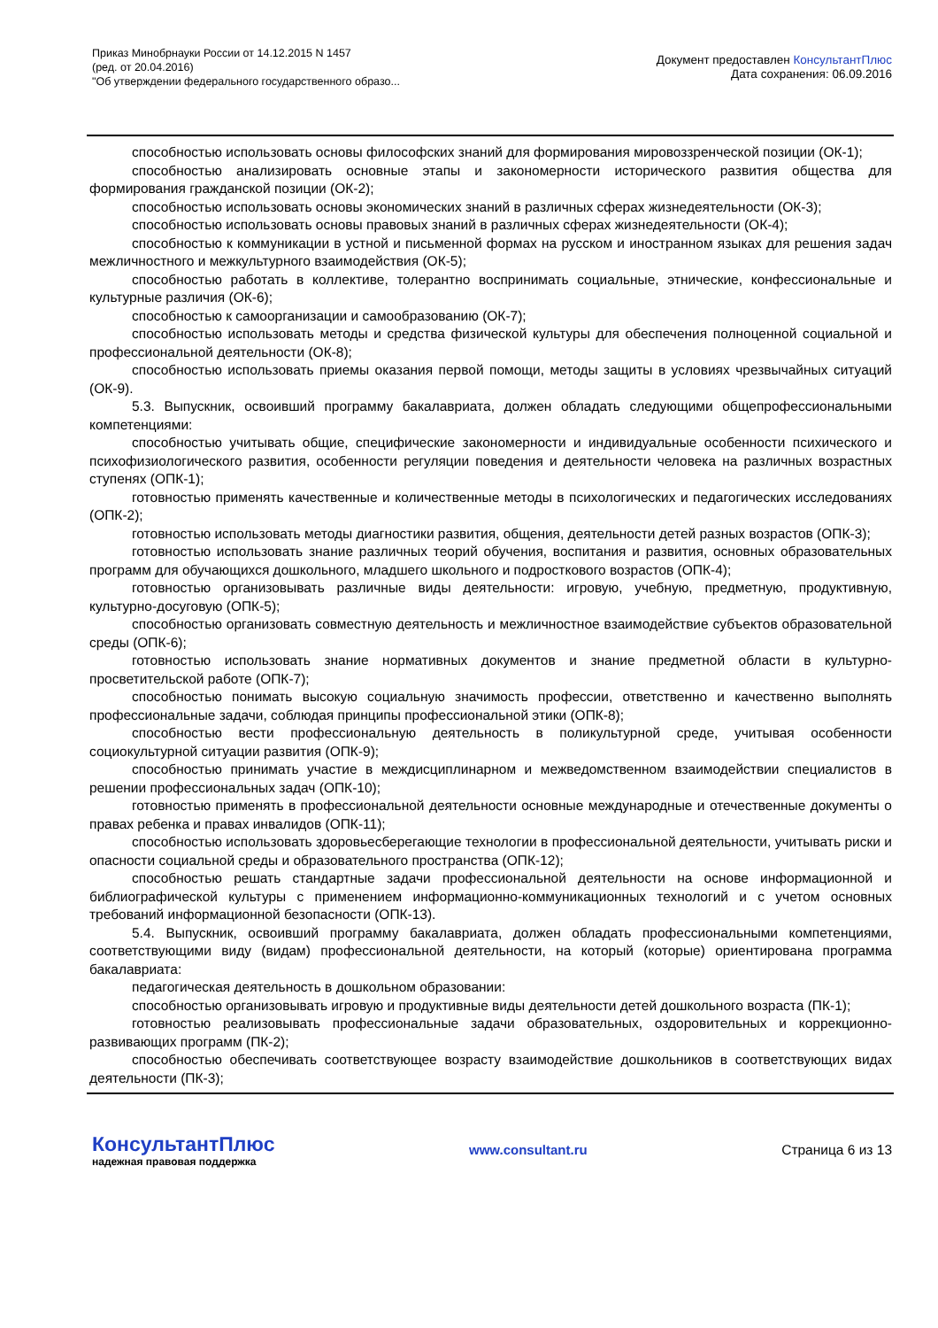Приказ Минобрнауки России от 14.12.2015 N 1457
(ред. от 20.04.2016)
"Об утверждении федерального государственного образо...
Документ предоставлен КонсультантПлюс
Дата сохранения: 06.09.2016
способностью использовать основы философских знаний для формирования мировоззренческой позиции (ОК-1);
способностью анализировать основные этапы и закономерности исторического развития общества для формирования гражданской позиции (ОК-2);
способностью использовать основы экономических знаний в различных сферах жизнедеятельности (ОК-3);
способностью использовать основы правовых знаний в различных сферах жизнедеятельности (ОК-4);
способностью к коммуникации в устной и письменной формах на русском и иностранном языках для решения задач межличностного и межкультурного взаимодействия (ОК-5);
способностью работать в коллективе, толерантно воспринимать социальные, этнические, конфессиональные и культурные различия (ОК-6);
способностью к самоорганизации и самообразованию (ОК-7);
способностью использовать методы и средства физической культуры для обеспечения полноценной социальной и профессиональной деятельности (ОК-8);
способностью использовать приемы оказания первой помощи, методы защиты в условиях чрезвычайных ситуаций (ОК-9).
5.3. Выпускник, освоивший программу бакалавриата, должен обладать следующими общепрофессиональными компетенциями:
способностью учитывать общие, специфические закономерности и индивидуальные особенности психического и психофизиологического развития, особенности регуляции поведения и деятельности человека на различных возрастных ступенях (ОПК-1);
готовностью применять качественные и количественные методы в психологических и педагогических исследованиях (ОПК-2);
готовностью использовать методы диагностики развития, общения, деятельности детей разных возрастов (ОПК-3);
готовностью использовать знание различных теорий обучения, воспитания и развития, основных образовательных программ для обучающихся дошкольного, младшего школьного и подросткового возрастов (ОПК-4);
готовностью организовывать различные виды деятельности: игровую, учебную, предметную, продуктивную, культурно-досуговую (ОПК-5);
способностью организовать совместную деятельность и межличностное взаимодействие субъектов образовательной среды (ОПК-6);
готовностью использовать знание нормативных документов и знание предметной области в культурно-просветительской работе (ОПК-7);
способностью понимать высокую социальную значимость профессии, ответственно и качественно выполнять профессиональные задачи, соблюдая принципы профессиональной этики (ОПК-8);
способностью вести профессиональную деятельность в поликультурной среде, учитывая особенности социокультурной ситуации развития (ОПК-9);
способностью принимать участие в междисциплинарном и межведомственном взаимодействии специалистов в решении профессиональных задач (ОПК-10);
готовностью применять в профессиональной деятельности основные международные и отечественные документы о правах ребенка и правах инвалидов (ОПК-11);
способностью использовать здоровьесберегающие технологии в профессиональной деятельности, учитывать риски и опасности социальной среды и образовательного пространства (ОПК-12);
способностью решать стандартные задачи профессиональной деятельности на основе информационной и библиографической культуры с применением информационно-коммуникационных технологий и с учетом основных требований информационной безопасности (ОПК-13).
5.4. Выпускник, освоивший программу бакалавриата, должен обладать профессиональными компетенциями, соответствующими виду (видам) профессиональной деятельности, на который (которые) ориентирована программа бакалавриата:
педагогическая деятельность в дошкольном образовании:
способностью организовывать игровую и продуктивные виды деятельности детей дошкольного возраста (ПК-1);
готовностью реализовывать профессиональные задачи образовательных, оздоровительных и коррекционно-развивающих программ (ПК-2);
способностью обеспечивать соответствующее возрасту взаимодействие дошкольников в соответствующих видах деятельности (ПК-3);
КонсультантПлюс
надежная правовая поддержка
www.consultant.ru Страница 6 из 13